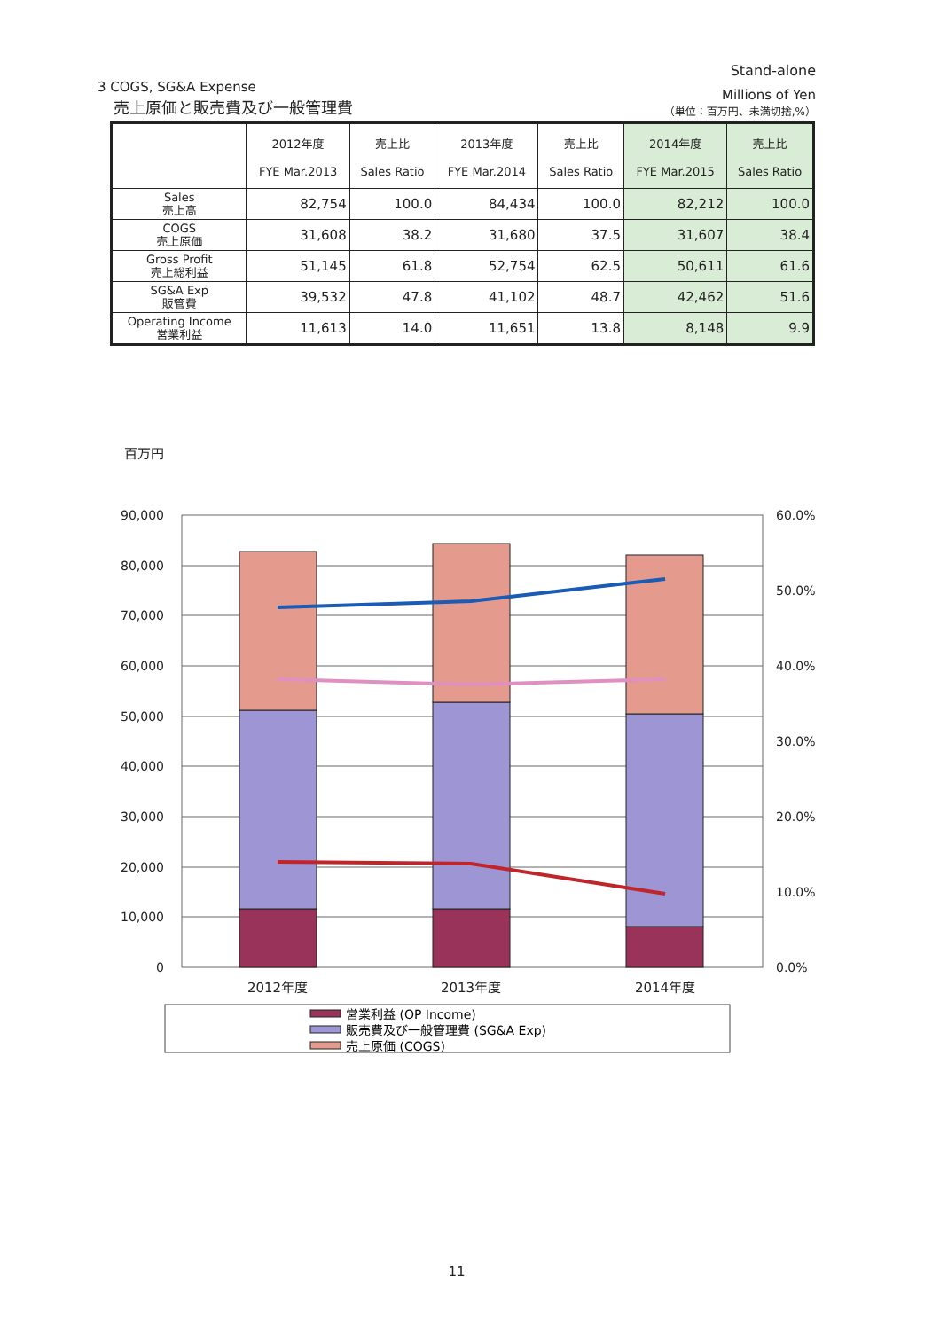Stand-alone
3 COGS, SG&A Expense
売上原価と販売費及び一般管理費
Millions of Yen
（単位：百万円、未満切捨,%）
| | 2012年度 FYE Mar.2013 | 売上比 Sales Ratio | 2013年度 FYE Mar.2014 | 売上比 Sales Ratio | 2014年度 FYE Mar.2015 | 売上比 Sales Ratio |
| --- | --- | --- | --- | --- | --- | --- |
| Sales 売上高 | 82,754 | 100.0 | 84,434 | 100.0 | 82,212 | 100.0 |
| COGS 売上原価 | 31,608 | 38.2 | 31,680 | 37.5 | 31,607 | 38.4 |
| Gross Profit 売上総利益 | 51,145 | 61.8 | 52,754 | 62.5 | 50,611 | 61.6 |
| SG&A Exp 販管費 | 39,532 | 47.8 | 41,102 | 48.7 | 42,462 | 51.6 |
| Operating Income 営業利益 | 11,613 | 14.0 | 11,651 | 13.8 | 8,148 | 9.9 |
百万円
90,000
80,000
70,000
60,000
50,000
40,000
30,000
20,000
10,000
0
60.0%
50.0%
40.0%
30.0%
20.0%
10.0%
0.0%
2012年度
2013年度
2014年度
営業利益 (OP Income)
販売費及び一般管理費 (SG&A Exp)
売上原価 (COGS)
11